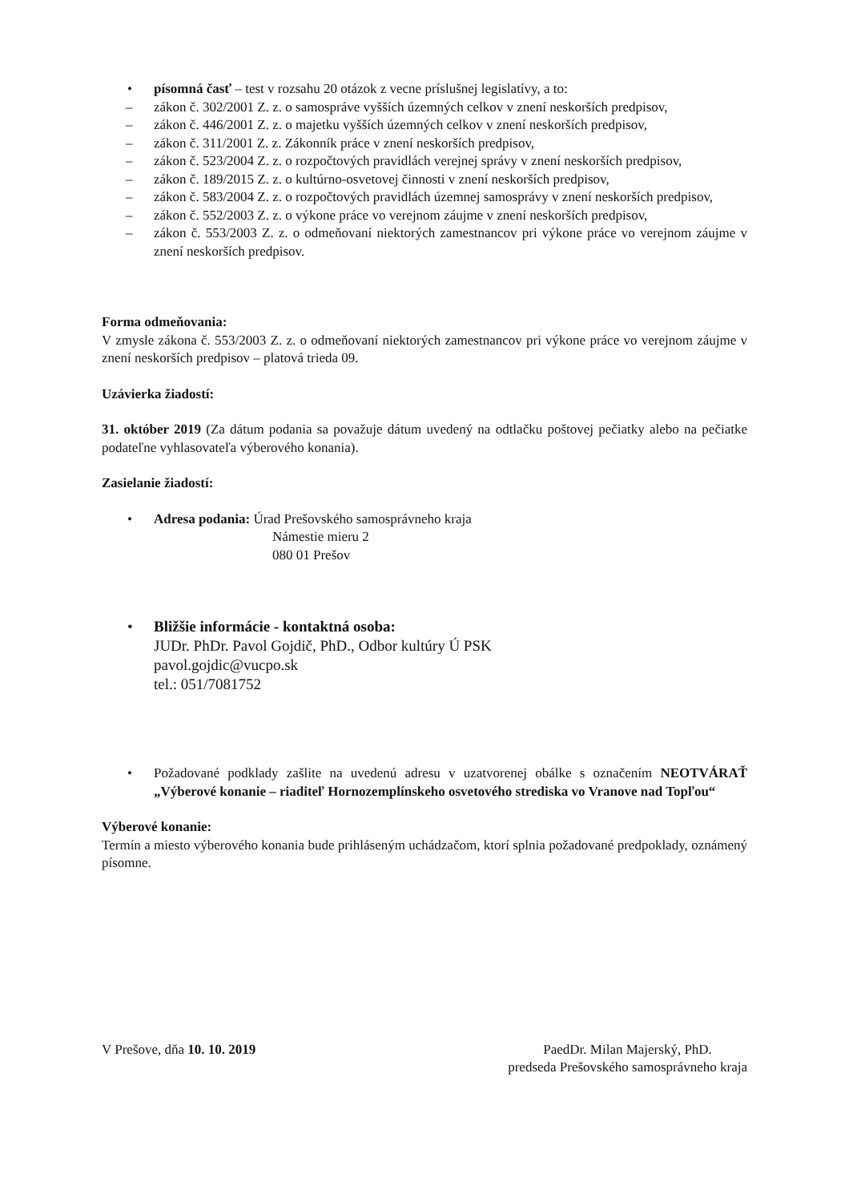• písomná časť – test v rozsahu 20 otázok z vecne príslušnej legislatívy, a to:
– zákon č. 302/2001 Z. z. o samospráve vyšších územných celkov v znení neskorších predpisov,
– zákon č. 446/2001 Z. z. o majetku vyšších územných celkov v znení neskorších predpisov,
– zákon č. 311/2001 Z. z. Zákonník práce v znení neskorších predpisov,
– zákon č. 523/2004 Z. z. o rozpočtových pravidlách verejnej správy v znení neskorších predpisov,
– zákon č. 189/2015 Z. z. o kultúrno-osvetovej činnosti v znení neskorších predpisov,
– zákon č. 583/2004 Z. z. o rozpočtových pravidlách územnej samosprávy v znení neskorších predpisov,
– zákon č. 552/2003 Z. z. o výkone práce vo verejnom záujme v znení neskorších predpisov,
– zákon č. 553/2003 Z. z. o odmeňovaní niektorých zamestnancov pri výkone práce vo verejnom záujme v znení neskorších predpisov.
Forma odmeňovania:
V zmysle zákona č. 553/2003 Z. z. o odmeňovaní niektorých zamestnancov pri výkone práce vo verejnom záujme v znení neskorších predpisov – platová trieda 09.
Uzávierka žiadostí:
31. október 2019 (Za dátum podania sa považuje dátum uvedený na odtlačku poštovej pečiatky alebo na pečiatke podateľne vyhlasovateľa výberového konania).
Zasielanie žiadostí:
• Adresa podania: Úrad Prešovského samosprávneho kraja
Námestie mieru 2
080 01 Prešov
• Bližšie informácie - kontaktná osoba:
JUDr. PhDr. Pavol Gojdič, PhD., Odbor kultúry Ú PSK
pavol.gojdic@vucpo.sk
tel.: 051/7081752
• Požadované podklady zašlite na uvedenú adresu v uzatvorenej obálke s označením NEOTVÁRAŤ „Výberové konanie – riaditeľ Hornozemplínskeho osvetového strediska vo Vranove nad Topľou“
Výberové konanie:
Termín a miesto výberového konania bude prihláseným uchádzačom, ktorí splnia požadované predpoklady, oznámený písomne.
V Prešove, dňa 10. 10. 2019 PaedDr. Milan Majerský, PhD.
predseda Prešovského samosprávneho kraja